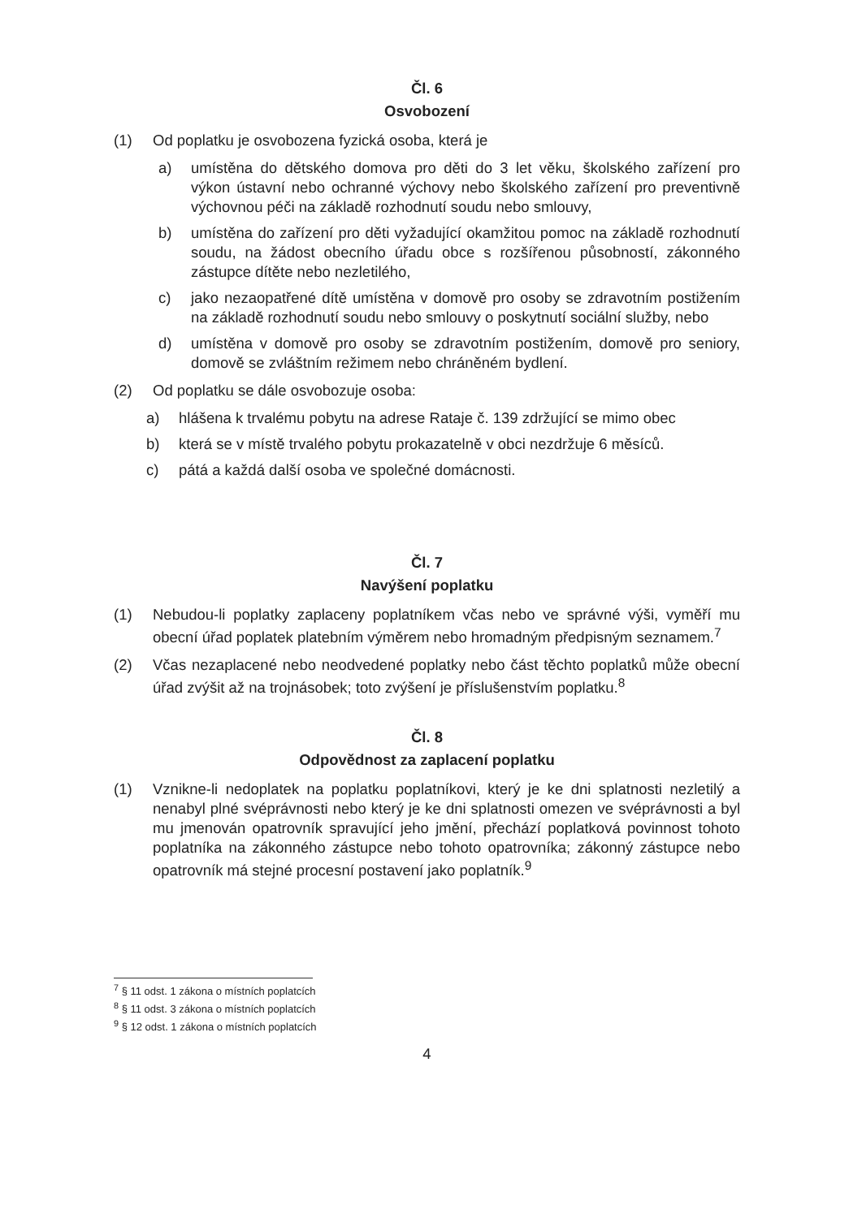Čl. 6
Osvobození
(1) Od poplatku je osvobozena fyzická osoba, která je
a) umístěna do dětského domova pro děti do 3 let věku, školského zařízení pro výkon ústavní nebo ochranné výchovy nebo školského zařízení pro preventivně výchovnou péči na základě rozhodnutí soudu nebo smlouvy,
b) umístěna do zařízení pro děti vyžadující okamžitou pomoc na základě rozhodnutí soudu, na žádost obecního úřadu obce s rozšířenou působností, zákonného zástupce dítěte nebo nezletilého,
c) jako nezaopatřené dítě umístěna v domově pro osoby se zdravotním postižením na základě rozhodnutí soudu nebo smlouvy o poskytnutí sociální služby, nebo
d) umístěna v domově pro osoby se zdravotním postižením, domově pro seniory, domově se zvláštním režimem nebo chráněném bydlení.
(2) Od poplatku se dále osvobozuje osoba:
a) hlášena k trvalému pobytu na adrese Rataje č. 139 zdržující se mimo obec
b) která se v místě trvalého pobytu prokazatelně v obci nezdržuje 6 měsíců.
c) pátá a každá další osoba ve společné domácnosti.
Čl. 7
Navýšení poplatku
(1) Nebudou-li poplatky zaplaceny poplatníkem včas nebo ve správné výši, vyměří mu obecní úřad poplatek platebním výměrem nebo hromadným předpisným seznamem.<sup>7</sup>
(2) Včas nezaplacené nebo neodvedené poplatky nebo část těchto poplatků může obecní úřad zvýšit až na trojnásobek; toto zvýšení je příslušenstvím poplatku.<sup>8</sup>
Čl. 8
Odpovědnost za zaplacení poplatku
(1) Vznikne-li nedoplatek na poplatku poplatníkovi, který je ke dni splatnosti nezletilý a nenabyl plné svéprávnosti nebo který je ke dni splatnosti omezen ve svéprávnosti a byl mu jmenován opatrovník spravující jeho jmění, přechází poplatková povinnost tohoto poplatníka na zákonného zástupce nebo tohoto opatrovníka; zákonný zástupce nebo opatrovník má stejné procesní postavení jako poplatník.<sup>9</sup>
<sup>7</sup> § 11 odst. 1 zákona o místních poplatcích
<sup>8</sup> § 11 odst. 3 zákona o místních poplatcích
<sup>9</sup> § 12 odst. 1 zákona o místních poplatcích
4